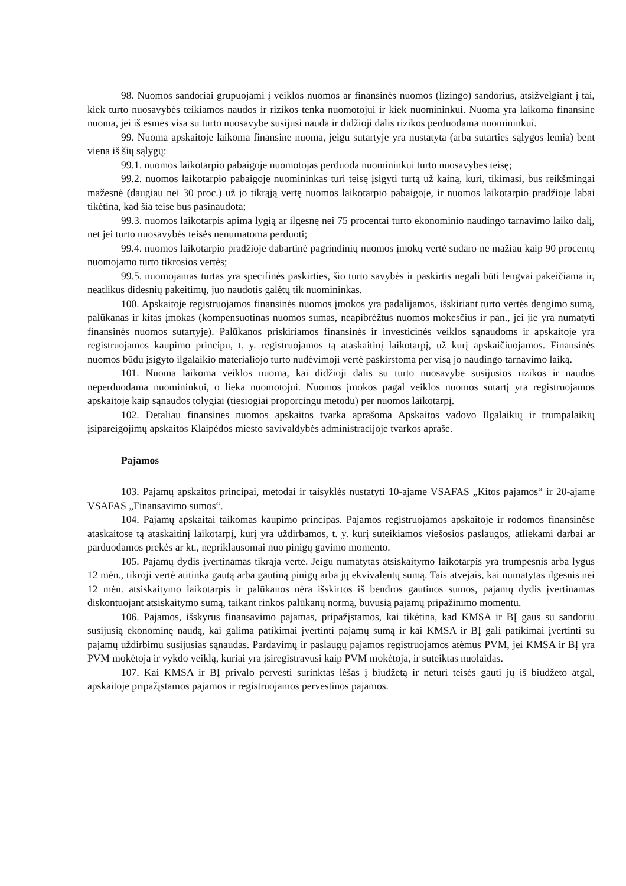98. Nuomos sandoriai grupuojami į veiklos nuomos ar finansinės nuomos (lizingo) sandorius, atsižvelgiant į tai, kiek turto nuosavybės teikiamos naudos ir rizikos tenka nuomotojui ir kiek nuomininkui. Nuoma yra laikoma finansine nuoma, jei iš esmės visa su turto nuosavybe susijusi nauda ir didžioji dalis rizikos perduodama nuomininkui.
99. Nuoma apskaitoje laikoma finansine nuoma, jeigu sutartyje yra nustatyta (arba sutarties sąlygos lemia) bent viena iš šių sąlygų:
99.1. nuomos laikotarpio pabaigoje nuomotojas perduoda nuomininkui turto nuosavybės teisę;
99.2. nuomos laikotarpio pabaigoje nuomininkas turi teisę įsigyti turtą už kainą, kuri, tikimasi, bus reikšmingai mažesnė (daugiau nei 30 proc.) už jo tikrąją vertę nuomos laikotarpio pabaigoje, ir nuomos laikotarpio pradžioje labai tikėtina, kad šia teise bus pasinaudota;
99.3. nuomos laikotarpis apima lygią ar ilgesnę nei 75 procentai turto ekonominio naudingo tarnavimo laiko dalį, net jei turto nuosavybės teisės nenumatoma perduoti;
99.4. nuomos laikotarpio pradžioje dabartinė pagrindinių nuomos įmokų vertė sudaro ne mažiau kaip 90 procentų nuomojamo turto tikrosios vertės;
99.5. nuomojamas turtas yra specifinės paskirties, šio turto savybės ir paskirtis negali būti lengvai pakeičiama ir, neatlikus didesnių pakeitimų, juo naudotis galėtų tik nuomininkas.
100. Apskaitoje registruojamos finansinės nuomos įmokos yra padalijamos, išskiriant turto vertės dengimo sumą, palūkanas ir kitas įmokas (kompensuotinas nuomos sumas, neapibrėžtus nuomos mokesčius ir pan., jei jie yra numatyti finansinės nuomos sutartyje). Palūkanos priskiriamos finansinės ir investicinės veiklos sąnaudoms ir apskaitoje yra registruojamos kaupimo principu, t. y. registruojamos tą ataskaitinį laikotarpį, už kurį apskaičiuojamos. Finansinės nuomos būdu įsigyto ilgalaikio materialiojo turto nudėvimoji vertė paskirstoma per visą jo naudingo tarnavimo laiką.
101. Nuoma laikoma veiklos nuoma, kai didžioji dalis su turto nuosavybe susijusios rizikos ir naudos neperduodama nuomininkui, o lieka nuomotojui. Nuomos įmokos pagal veiklos nuomos sutartį yra registruojamos apskaitoje kaip sąnaudos tolygiai (tiesiogiai proporcingu metodu) per nuomos laikotarpį.
102. Detaliau finansinės nuomos apskaitos tvarka aprašoma Apskaitos vadovo Ilgalaikių ir trumpalaikių įsipareigojimų apskaitos Klaipėdos miesto savivaldybės administracijoje tvarkos apraše.
Pajamos
103. Pajamų apskaitos principai, metodai ir taisyklės nustatyti 10-ajame VSAFAS „Kitos pajamos“ ir 20-ajame VSAFAS „Finansavimo sumos“.
104. Pajamų apskaitai taikomas kaupimo principas. Pajamos registruojamos apskaitoje ir rodomos finansinėse ataskaitose tą ataskaitinį laikotarpį, kurį yra uždirbamos, t. y. kurį suteikiamos viešosios paslaugos, atliekami darbai ar parduodamos prekės ar kt., nepriklausomai nuo pinigų gavimo momento.
105. Pajamų dydis įvertinamas tikrąja verte. Jeigu numatytas atsiskaitymo laikotarpis yra trumpesnis arba lygus 12 mėn., tikroji vertė atitinka gautą arba gautiną pinigų arba jų ekvivalentų sumą. Tais atvejais, kai numatytas ilgesnis nei 12 mėn. atsiskaitymo laikotarpis ir palūkanos nėra išskirtos iš bendros gautinos sumos, pajamų dydis įvertinamas diskontuojant atsiskaitymo sumą, taikant rinkos palūkanų normą, buvusią pajamų pripažinimo momentu.
106. Pajamos, išskyrus finansavimo pajamas, pripažįstamos, kai tikėtina, kad KMSA ir BĮ gaus su sandoriu susijusią ekonominę naudą, kai galima patikimai įvertinti pajamų sumą ir kai KMSA ir BĮ gali patikimai įvertinti su pajamų uždirbimu susijusias sąnaudas. Pardavimų ir paslaugų pajamos registruojamos atėmus PVM, jei KMSA ir BĮ yra PVM mokėtoja ir vykdo veiklą, kuriai yra įsiregistravusi kaip PVM mokėtoja, ir suteiktas nuolaidas.
107. Kai KMSA ir BĮ privalo pervesti surinktas lėšas į biudžetą ir neturi teisės gauti jų iš biudžeto atgal, apskaitoje pripažįstamos pajamos ir registruojamos pervestinos pajamos.